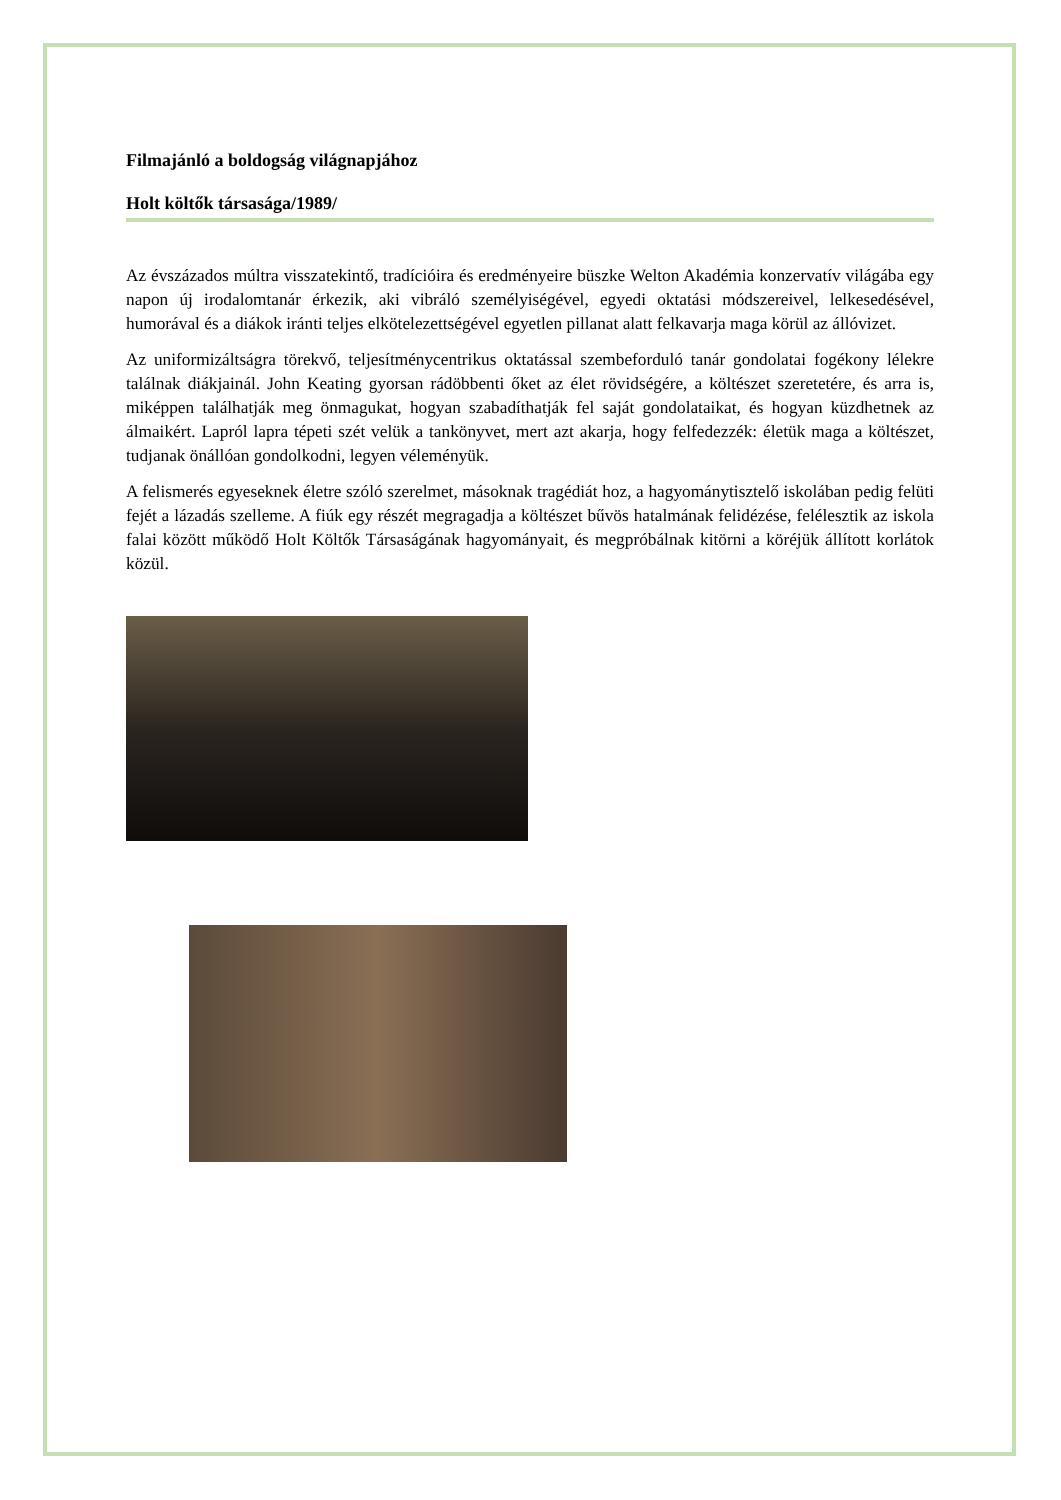Filmajánló a boldogság világnapjához
Holt költők társasága/1989/
Az évszázados múltra visszatekintő, tradícióira és eredményeire büszke Welton Akadémia konzervatív világába egy napon új irodalomtanár érkezik, aki vibráló személyiségével, egyedi oktatási módszereivel, lelkesedésével, humorával és a diákok iránti teljes elkötelezettségével egyetlen pillanat alatt felkavarja maga körül az állóvizet.
Az uniformizáltságra törekvő, teljesítménycentrikus oktatással szembeforduló tanár gondolatai fogékony lélekre találnak diákjainál. John Keating gyorsan rádöbbenti őket az élet rövidségére, a költészet szeretetére, és arra is, miképpen találhatják meg önmagukat, hogyan szabadíthatják fel saját gondolataikat, és hogyan küzdhetnek az álmaikért. Lapról lapra tépeti szét velük a tankönyvet, mert azt akarja, hogy felfedezzék: életük maga a költészet, tudjanak önállóan gondolkodni, legyen véleményük.
A felismerés egyeseknek életre szóló szerelmet, másoknak tragédiát hoz, a hagyománytisztelő iskolában pedig felüti fejét a lázadás szelleme. A fiúk egy részét megragadja a költészet bűvös hatalmának felidézése, felélesztik az iskola falai között működő Holt Költők Társaságának hagyományait, és megpróbálnak kitörni a köréjük állított korlátok közül.